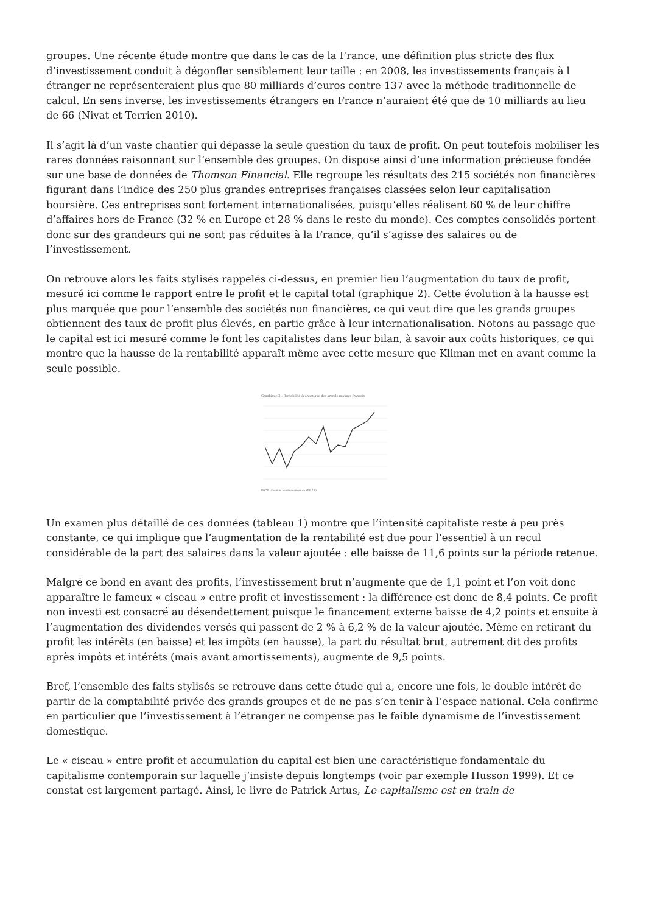groupes. Une récente étude montre que dans le cas de la France, une définition plus stricte des flux d’investissement conduit à dégonfler sensiblement leur taille : en 2008, les investissements français à l étranger ne représenteraient plus que 80 milliards d’euros contre 137 avec la méthode traditionnelle de calcul. En sens inverse, les investissements étrangers en France n’auraient été que de 10 milliards au lieu de 66 (Nivat et Terrien 2010).
Il s’agit là d’un vaste chantier qui dépasse la seule question du taux de profit. On peut toutefois mobiliser les rares données raisonnant sur l’ensemble des groupes. On dispose ainsi d’une information précieuse fondée sur une base de données de Thomson Financial. Elle regroupe les résultats des 215 sociétés non financières figurant dans l’indice des 250 plus grandes entreprises françaises classées selon leur capitalisation boursière. Ces entreprises sont fortement internationalisées, puisqu’elles réalisent 60 % de leur chiffre d’affaires hors de France (32 % en Europe et 28 % dans le reste du monde). Ces comptes consolidés portent donc sur des grandeurs qui ne sont pas réduites à la France, qu’il s’agisse des salaires ou de l’investissement.
On retrouve alors les faits stylisés rappelés ci-dessus, en premier lieu l’augmentation du taux de profit, mesuré ici comme le rapport entre le profit et le capital total (graphique 2). Cette évolution à la hausse est plus marquée que pour l’ensemble des sociétés non financières, ce qui veut dire que les grands groupes obtiennent des taux de profit plus élevés, en partie grâce à leur internationalisation. Notons au passage que le capital est ici mesuré comme le font les capitalistes dans leur bilan, à savoir aux coûts historiques, ce qui montre que la hausse de la rentabilité apparaît même avec cette mesure que Kliman met en avant comme la seule possible.
Graphique 2 : Rentabilité économique des grands groupes français
ROCE · Sociétés non financières du SBF 250
Un examen plus détaillé de ces données (tableau 1) montre que l’intensité capitaliste reste à peu près constante, ce qui implique que l’augmentation de la rentabilité est due pour l’essentiel à un recul considérable de la part des salaires dans la valeur ajoutée : elle baisse de 11,6 points sur la période retenue.
Malgré ce bond en avant des profits, l’investissement brut n’augmente que de 1,1 point et l’on voit donc apparaître le fameux « ciseau » entre profit et investissement : la différence est donc de 8,4 points. Ce profit non investi est consacré au désendettement puisque le financement externe baisse de 4,2 points et ensuite à l’augmentation des dividendes versés qui passent de 2 % à 6,2 % de la valeur ajoutée. Même en retirant du profit les intérêts (en baisse) et les impôts (en hausse), la part du résultat brut, autrement dit des profits après impôts et intérêts (mais avant amortissements), augmente de 9,5 points.
Bref, l’ensemble des faits stylisés se retrouve dans cette étude qui a, encore une fois, le double intérêt de partir de la comptabilité privée des grands groupes et de ne pas s’en tenir à l’espace national. Cela confirme en particulier que l’investissement à l’étranger ne compense pas le faible dynamisme de l’investissement domestique.
Le « ciseau » entre profit et accumulation du capital est bien une caractéristique fondamentale du capitalisme contemporain sur laquelle j’insiste depuis longtemps (voir par exemple Husson 1999). Et ce constat est largement partagé. Ainsi, le livre de Patrick Artus, Le capitalisme est en train de